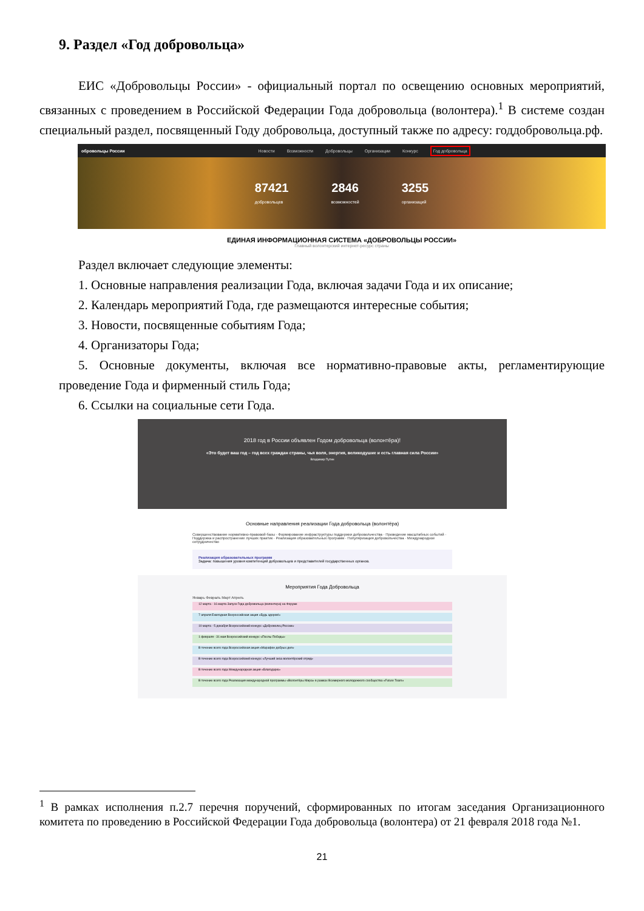9. Раздел «Год добровольца»
ЕИС «Добровольцы России» - официальный портал по освещению основных мероприятий, связанных с проведением в Российской Федерации Года добровольца (волонтера).<sup>1</sup> В системе создан специальный раздел, посвященный Году добровольца, доступный также по адресу: годдобровольца.рф.
обровольцы России Новости Возможности Добровольцы Организации Конкурс Год добровольца
87421
добровольцев
2846
возможностей
3255
организаций
ЕДИНАЯ ИНФОРМАЦИОННАЯ СИСТЕМА «ДОБРОВОЛЬЦЫ РОССИИ»
Главный волонтерский интернет-ресурс страны
Раздел включает следующие элементы:
1. Основные направления реализации Года, включая задачи Года и их описание;
2. Календарь мероприятий Года, где размещаются интересные события;
3. Новости, посвященные событиям Года;
4. Организаторы Года;
5. Основные документы, включая все нормативно-правовые акты, регламентирующие проведение Года и фирменный стиль Года;
6. Ссылки на социальные сети Года.
2018 год в России объявлен Годом добровольца (волонтёра)!
«Это будет ваш год – год всех граждан страны, чья воля, энергия, великодушие и есть главная сила России»
Владимир Путин
Основные направления реализации Года добровольца (волонтёра)
Совершенствование нормативно-правовой базы · Формирование инфраструктуры поддержки добровольчества · Проведение масштабных событий · Поддержка и распространение лучших практик · Реализация образовательных программ · Популяризация добровольчества · Международное сотрудничество
Реализация образовательных программ
Задача: повышения уровня компетенций добровольцев и представителей государственных органов.
Мероприятия Года Добровольца
Январь Февраль Март Апрель
12 марта - 16 марта Запуск Года добровольца (волонтера) на Форуме
7 апреля Ежегодная Всероссийская акция «Будь здоров!»
10 марта - 5 декабря Всероссийский конкурс «Доброволец России»
1 февраля - 31 мая Всероссийский конкурс «Послы Победы»
В течение всего года Всероссийская акция «Марафон добрых дел»
В течение всего года Всероссийский конкурс «Лучший экоа волонтёрский отряд»
В течение всего года Международная акция «Благодарю»
В течение всего года Реализация международной программы «Волонтёры Мира» в рамках Всемирного молодежного сообщества «Future Team»
<sup>1</sup> В рамках исполнения п.2.7 перечня поручений, сформированных по итогам заседания Организационного комитета по проведению в Российской Федерации Года добровольца (волонтера) от 21 февраля 2018 года №1.
21